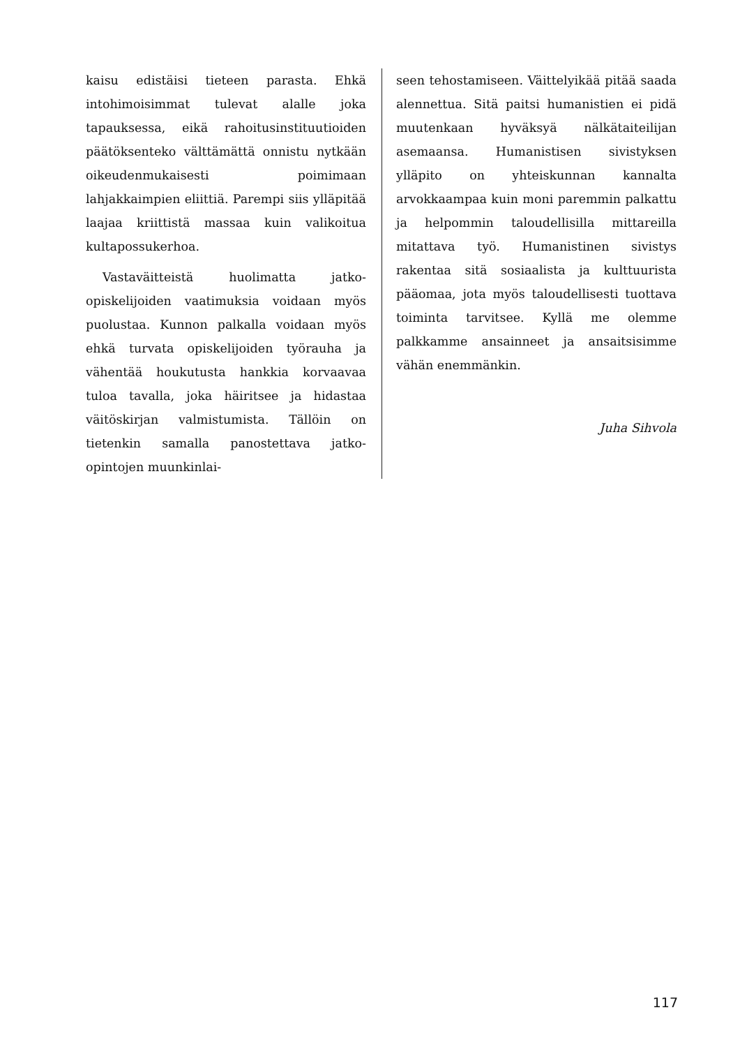kaisu edistäisi tieteen parasta. Ehkä intohimoisimmat tulevat alalle joka tapauksessa, eikä rahoitusinstituutioiden päätöksenteko välttämättä onnistu nytkään oikeudenmukaisesti poimimaan lahjakkaimpien eliittiä. Parempi siis ylläpitää laajaa kriittistä massaa kuin valikoitua kultapossukerhoa.
Vastaväitteistä huolimatta jatko-opiskelijoiden vaatimuksia voidaan myös puolustaa. Kunnon palkalla voidaan myös ehkä turvata opiskelijoiden työrauha ja vähentää houkutusta hankkia korvaavaa tuloa tavalla, joka häiritsee ja hidastaa väitöskirjan valmistumista. Tällöin on tietenkin samalla panostettava jatko-opintojen muunkinlai-
seen tehostamiseen. Väittelyikää pitää saada alennettua. Sitä paitsi humanistien ei pidä muutenkaan hyväksyä nälkätaiteilijan asemaansa. Humanistisen sivistyksen ylläpito on yhteiskunnan kannalta arvokkaampaa kuin moni paremmin palkattu ja helpommin taloudellisilla mittareilla mitattava työ. Humanistinen sivistys rakentaa sitä sosiaalista ja kulttuurista pääomaa, jota myös taloudellisesti tuottava toiminta tarvitsee. Kyllä me olemme palkkamme ansainneet ja ansaitsisimme vähän enemmänkin.
Juha Sihvola
117